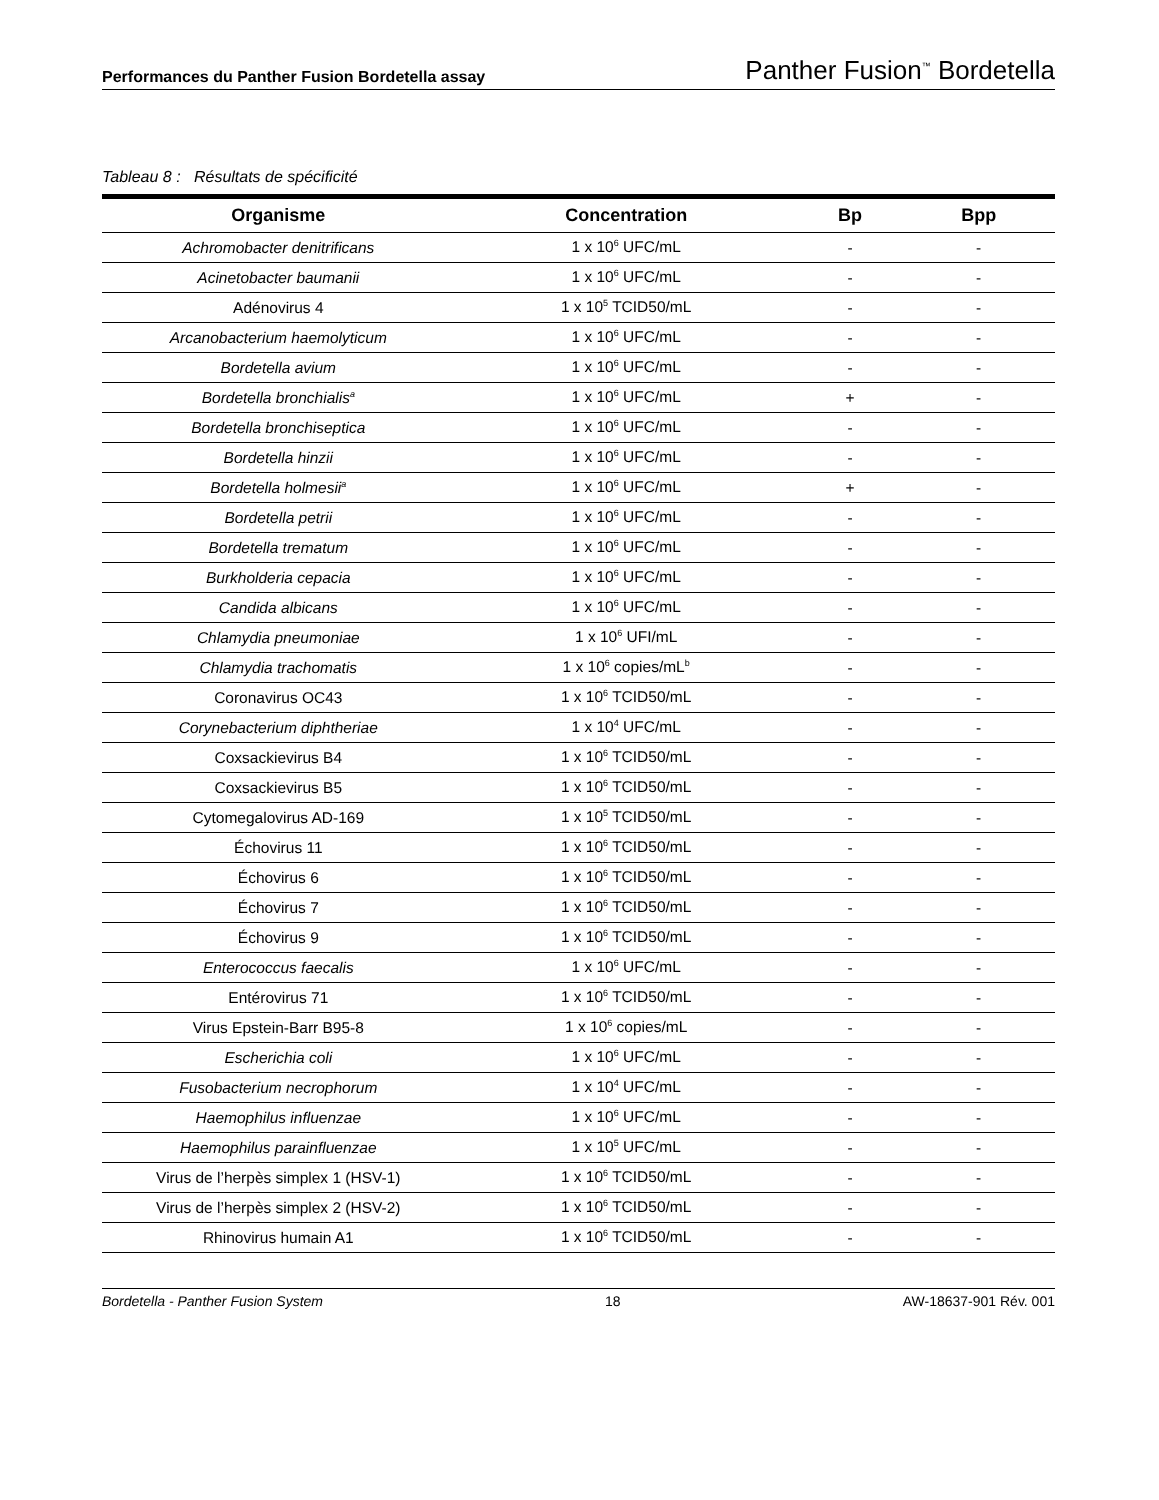Performances du Panther Fusion Bordetella assay Panther Fusion<sup>™</sup> Bordetella
Tableau 8 : Résultats de spécificité
| Organisme | Concentration | Bp | Bpp |
| --- | --- | --- | --- |
| Achromobacter denitrificans | 1 x 10<sup>6</sup> UFC/mL | - | - |
| Acinetobacter baumanii | 1 x 10<sup>6</sup> UFC/mL | - | - |
| Adénovirus 4 | 1 x 10<sup>5</sup> TCID50/mL | - | - |
| Arcanobacterium haemolyticum | 1 x 10<sup>6</sup> UFC/mL | - | - |
| Bordetella avium | 1 x 10<sup>6</sup> UFC/mL | - | - |
| Bordetella bronchialis<sup>a</sup> | 1 x 10<sup>6</sup> UFC/mL | + | - |
| Bordetella bronchiseptica | 1 x 10<sup>6</sup> UFC/mL | - | - |
| Bordetella hinzii | 1 x 10<sup>6</sup> UFC/mL | - | - |
| Bordetella holmesii<sup>a</sup> | 1 x 10<sup>6</sup> UFC/mL | + | - |
| Bordetella petrii | 1 x 10<sup>6</sup> UFC/mL | - | - |
| Bordetella trematum | 1 x 10<sup>6</sup> UFC/mL | - | - |
| Burkholderia cepacia | 1 x 10<sup>6</sup> UFC/mL | - | - |
| Candida albicans | 1 x 10<sup>6</sup> UFC/mL | - | - |
| Chlamydia pneumoniae | 1 x 10<sup>6</sup> UFI/mL | - | - |
| Chlamydia trachomatis | 1 x 10<sup>6</sup> copies/mL<sup>b</sup> | - | - |
| Coronavirus OC43 | 1 x 10<sup>6</sup> TCID50/mL | - | - |
| Corynebacterium diphtheriae | 1 x 10<sup>4</sup> UFC/mL | - | - |
| Coxsackievirus B4 | 1 x 10<sup>6</sup> TCID50/mL | - | - |
| Coxsackievirus B5 | 1 x 10<sup>6</sup> TCID50/mL | - | - |
| Cytomegalovirus AD-169 | 1 x 10<sup>5</sup> TCID50/mL | - | - |
| Échovirus 11 | 1 x 10<sup>6</sup> TCID50/mL | - | - |
| Échovirus 6 | 1 x 10<sup>6</sup> TCID50/mL | - | - |
| Échovirus 7 | 1 x 10<sup>6</sup> TCID50/mL | - | - |
| Échovirus 9 | 1 x 10<sup>6</sup> TCID50/mL | - | - |
| Enterococcus faecalis | 1 x 10<sup>6</sup> UFC/mL | - | - |
| Entérovirus 71 | 1 x 10<sup>6</sup> TCID50/mL | - | - |
| Virus Epstein-Barr B95-8 | 1 x 10<sup>6</sup> copies/mL | - | - |
| Escherichia coli | 1 x 10<sup>6</sup> UFC/mL | - | - |
| Fusobacterium necrophorum | 1 x 10<sup>4</sup> UFC/mL | - | - |
| Haemophilus influenzae | 1 x 10<sup>6</sup> UFC/mL | - | - |
| Haemophilus parainfluenzae | 1 x 10<sup>5</sup> UFC/mL | - | - |
| Virus de l’herpès simplex 1 (HSV-1) | 1 x 10<sup>6</sup> TCID50/mL | - | - |
| Virus de l’herpès simplex 2 (HSV-2) | 1 x 10<sup>6</sup> TCID50/mL | - | - |
| Rhinovirus humain A1 | 1 x 10<sup>6</sup> TCID50/mL | - | - |
Bordetella - Panther Fusion System 18 AW-18637-901 Rév. 001